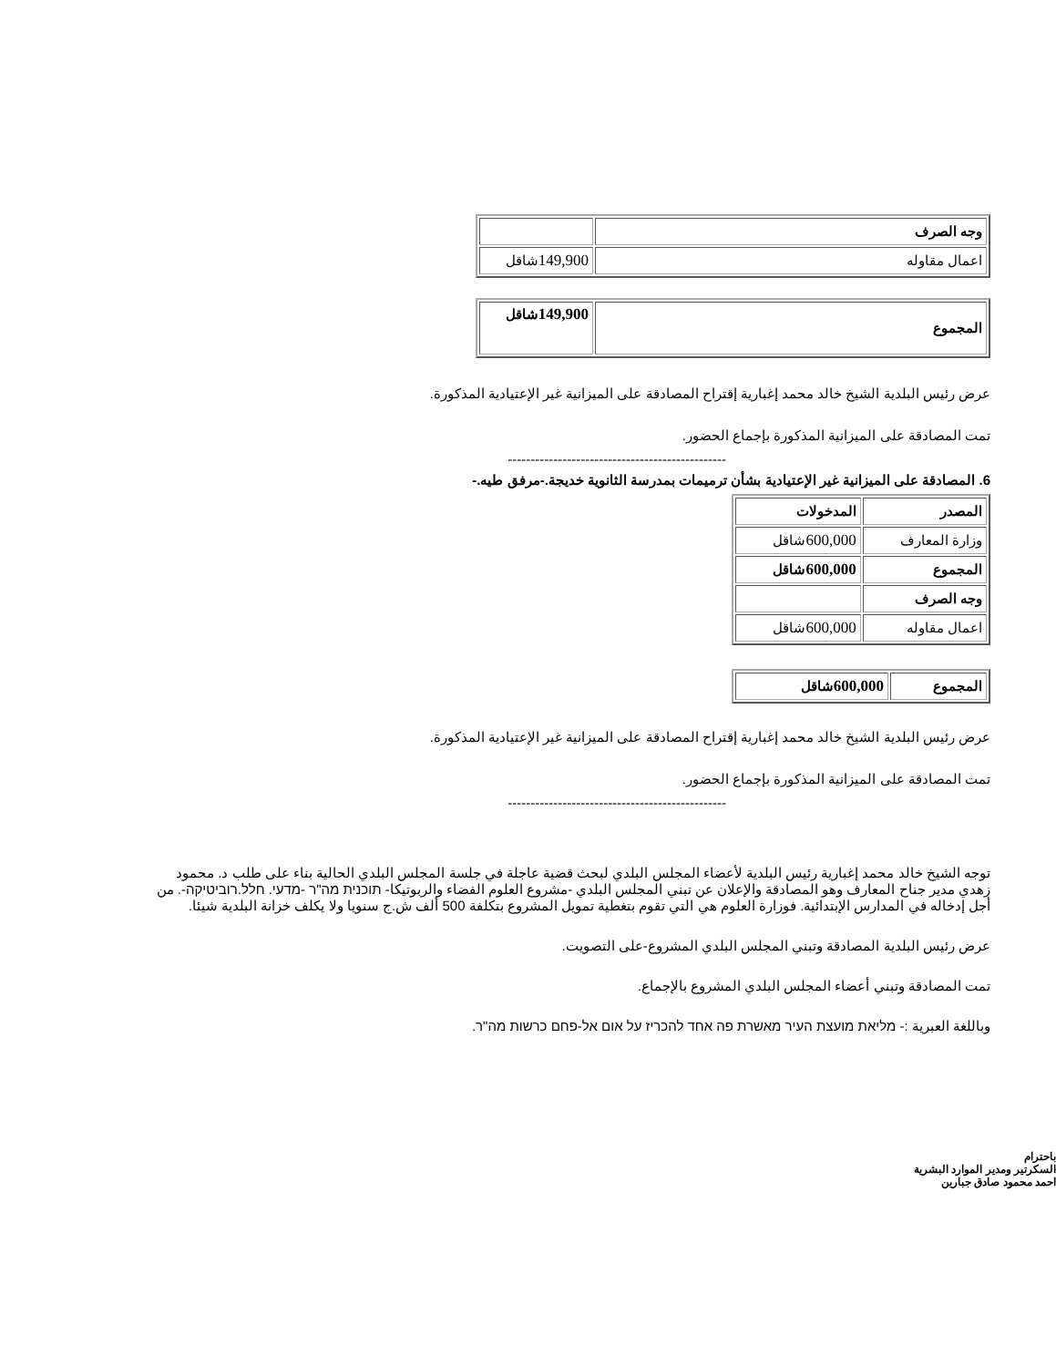| وجه الصرف | |
| اعمال مقاوله | 149,900 شاقل |
| المجموع | 149,900 شاقل |
عرض رئيس البلدية الشيخ خالد محمد إغبارية إقتراح المصادقة على الميزانية غير الإعتيادية المذكورة.
تمت المصادقة على الميزانية المذكورة بإجماع الحضور.
------------------------------------------------
6. المصادقة على الميزانية غير الإعتيادية بشأن ترميمات بمدرسة الثانوية خديجة.-مرفق طيه.-
| المصدر | المدخولات |
| وزارة المعارف | 600,000 شاقل |
| المجموع | 600,000 شاقل |
| وجه الصرف | |
| اعمال مقاوله | 600,000 شاقل |
| المجموع | 600,000 شاقل |
عرض رئيس البلدية الشيخ خالد محمد إغبارية إقتراح المصادقة على الميزانية غير الإعتيادية المذكورة.
تمت المصادقة على الميزانية المذكورة بإجماع الحضور.
------------------------------------------------
توجه الشيخ خالد محمد إغبارية رئيس البلدية لأعضاء المجلس البلدي لبحث قضية عاجلة في جلسة المجلس البلدي الحالية بناء على طلب د. محمود زهدي مدير جناح المعارف وهو المصادقة والإعلان عن تبني المجلس البلدي -مشروع العلوم الفضاء والربوتيكا- תוכנית מה"ר -מדעי. חלל.רוביטיקה-. من أجل إدخاله في المدارس الإبتدائية. فوزارة العلوم هي التي تقوم بتغطية تمويل المشروع بتكلفة 500 ألف ش.ج سنويا ولا يكلف خزانة البلدية شيئا.
عرض رئيس البلدية المصادقة وتبني المجلس البلدي المشروع-على التصويت.
تمت المصادقة وتبني أعضاء المجلس البلدي المشروع بالإجماع.
وباللغة العبرية :- מליאת מועצת העיר מאשרת פה אחד להכריז על אום אל-פחם כרשות מה"ר.
باحترام
السكرتير ومدير الموارد البشرية
احمد محمود صادق جبارين